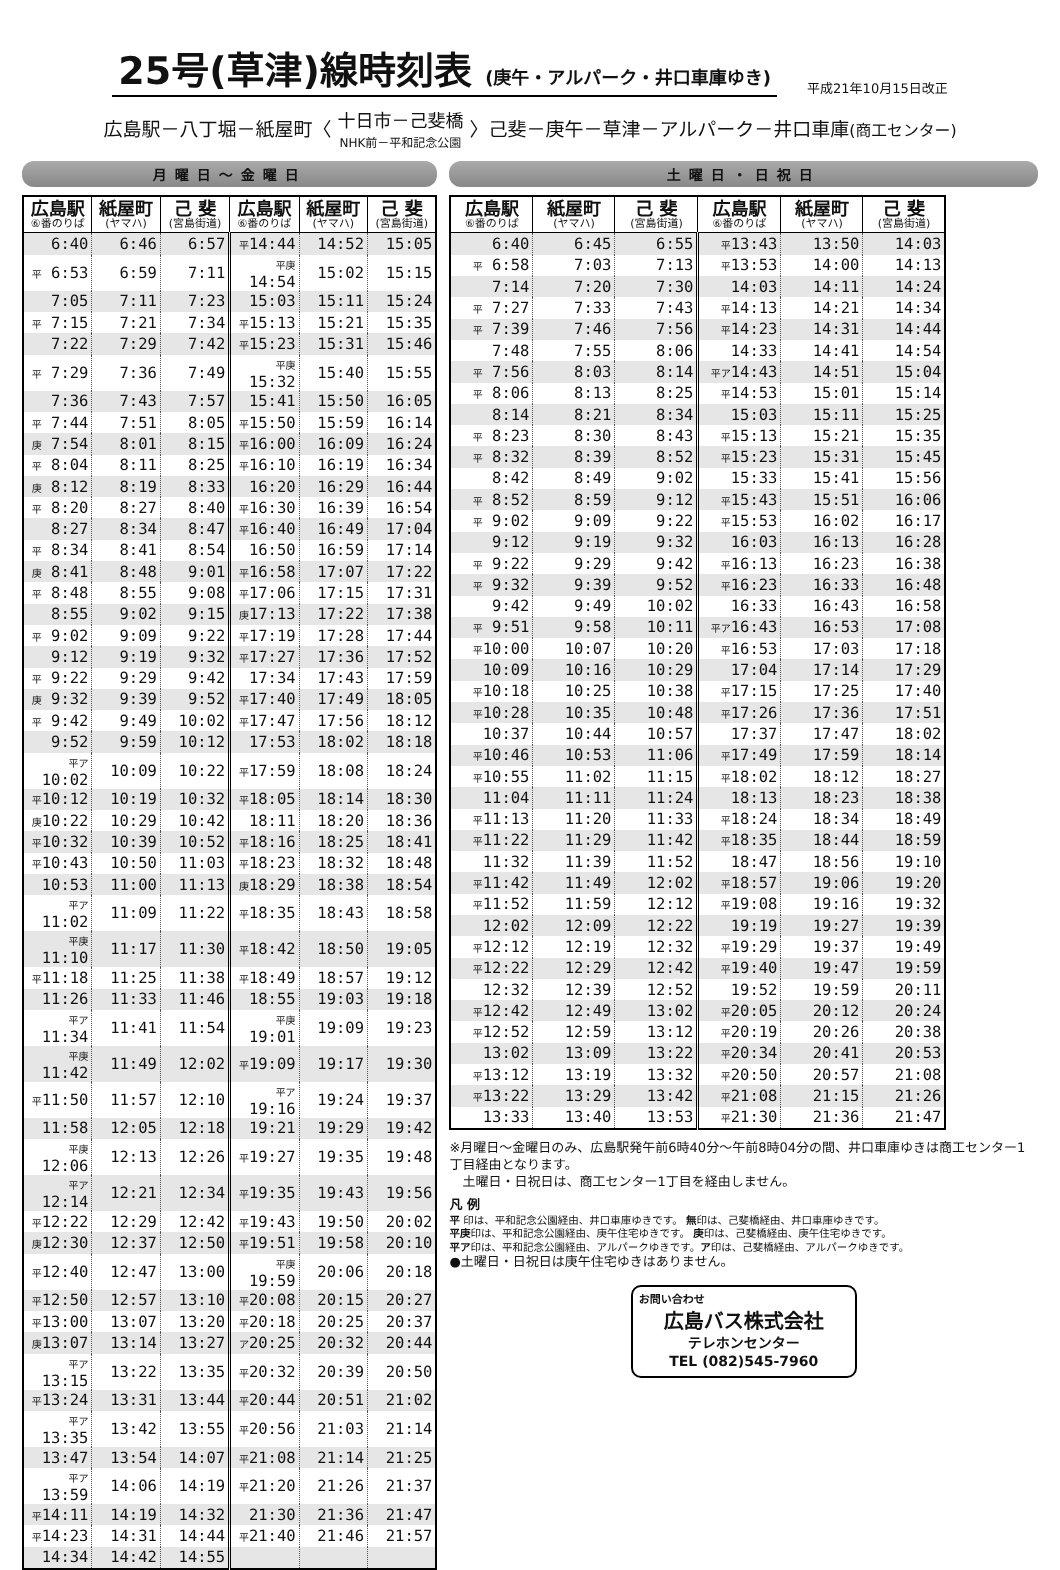25号(草津)線時刻表 (庚午・アルパーク・井口車庫ゆき)
平成21年10月15日改正
広島駅－八丁堀－紙屋町〈 十日市－己斐橋
NHK前－平和記念公園 〉己斐－庚午－草津－アルパーク－井口車庫(商工センター)
月曜日～金曜日
| 広島駅 ⑥番のりば | 紙屋町 (ヤマハ) | 己 斐 (宮島街道) | 広島駅 ⑥番のりば | 紙屋町 (ヤマハ) | 己 斐 (宮島街道) |
| --- | --- | --- | --- | --- | --- |
| 6:40 | 6:46 | 6:57 | 平 14:44 | 14:52 | 15:05 |
| 平 6:53 | 6:59 | 7:11 | 平庚 14:54 | 15:02 | 15:15 |
| 7:05 | 7:11 | 7:23 | 15:03 | 15:11 | 15:24 |
| 平 7:15 | 7:21 | 7:34 | 平 15:13 | 15:21 | 15:35 |
| 7:22 | 7:29 | 7:42 | 平 15:23 | 15:31 | 15:46 |
| 平 7:29 | 7:36 | 7:49 | 平庚 15:32 | 15:40 | 15:55 |
| 7:36 | 7:43 | 7:57 | 15:41 | 15:50 | 16:05 |
| 平 7:44 | 7:51 | 8:05 | 平 15:50 | 15:59 | 16:14 |
| 庚 7:54 | 8:01 | 8:15 | 平 16:00 | 16:09 | 16:24 |
| 平 8:04 | 8:11 | 8:25 | 平 16:10 | 16:19 | 16:34 |
| 庚 8:12 | 8:19 | 8:33 | 16:20 | 16:29 | 16:44 |
| 平 8:20 | 8:27 | 8:40 | 平 16:30 | 16:39 | 16:54 |
| 8:27 | 8:34 | 8:47 | 平 16:40 | 16:49 | 17:04 |
| 平 8:34 | 8:41 | 8:54 | 16:50 | 16:59 | 17:14 |
| 庚 8:41 | 8:48 | 9:01 | 平 16:58 | 17:07 | 17:22 |
| 平 8:48 | 8:55 | 9:08 | 平 17:06 | 17:15 | 17:31 |
| 8:55 | 9:02 | 9:15 | 庚 17:13 | 17:22 | 17:38 |
| 平 9:02 | 9:09 | 9:22 | 平 17:19 | 17:28 | 17:44 |
| 9:12 | 9:19 | 9:32 | 平 17:27 | 17:36 | 17:52 |
| 平 9:22 | 9:29 | 9:42 | 17:34 | 17:43 | 17:59 |
| 庚 9:32 | 9:39 | 9:52 | 平 17:40 | 17:49 | 18:05 |
| 平 9:42 | 9:49 | 10:02 | 平 17:47 | 17:56 | 18:12 |
| 9:52 | 9:59 | 10:12 | 17:53 | 18:02 | 18:18 |
| 平ア 10:02 | 10:09 | 10:22 | 平 17:59 | 18:08 | 18:24 |
| 平 10:12 | 10:19 | 10:32 | 平 18:05 | 18:14 | 18:30 |
| 庚 10:22 | 10:29 | 10:42 | 18:11 | 18:20 | 18:36 |
| 平 10:32 | 10:39 | 10:52 | 平 18:16 | 18:25 | 18:41 |
| 平 10:43 | 10:50 | 11:03 | 平 18:23 | 18:32 | 18:48 |
| 10:53 | 11:00 | 11:13 | 庚 18:29 | 18:38 | 18:54 |
| 平ア 11:02 | 11:09 | 11:22 | 平 18:35 | 18:43 | 18:58 |
| 平庚 11:10 | 11:17 | 11:30 | 平 18:42 | 18:50 | 19:05 |
| 平 11:18 | 11:25 | 11:38 | 平 18:49 | 18:57 | 19:12 |
| 11:26 | 11:33 | 11:46 | 18:55 | 19:03 | 19:18 |
| 平ア 11:34 | 11:41 | 11:54 | 平庚 19:01 | 19:09 | 19:23 |
| 平庚 11:42 | 11:49 | 12:02 | 平 19:09 | 19:17 | 19:30 |
| 平 11:50 | 11:57 | 12:10 | 平ア 19:16 | 19:24 | 19:37 |
| 11:58 | 12:05 | 12:18 | 19:21 | 19:29 | 19:42 |
| 平庚 12:06 | 12:13 | 12:26 | 平 19:27 | 19:35 | 19:48 |
| 平ア 12:14 | 12:21 | 12:34 | 平 19:35 | 19:43 | 19:56 |
| 平 12:22 | 12:29 | 12:42 | 平 19:43 | 19:50 | 20:02 |
| 庚 12:30 | 12:37 | 12:50 | 平 19:51 | 19:58 | 20:10 |
| 平 12:40 | 12:47 | 13:00 | 平庚 19:59 | 20:06 | 20:18 |
| 平 12:50 | 12:57 | 13:10 | 平 20:08 | 20:15 | 20:27 |
| 平 13:00 | 13:07 | 13:20 | 平 20:18 | 20:25 | 20:37 |
| 庚 13:07 | 13:14 | 13:27 | ア 20:25 | 20:32 | 20:44 |
| 平ア 13:15 | 13:22 | 13:35 | 平 20:32 | 20:39 | 20:50 |
| 平 13:24 | 13:31 | 13:44 | 平 20:44 | 20:51 | 21:02 |
| 平ア 13:35 | 13:42 | 13:55 | 平 20:56 | 21:03 | 21:14 |
| 13:47 | 13:54 | 14:07 | 平 21:08 | 21:14 | 21:25 |
| 平ア 13:59 | 14:06 | 14:19 | 平 21:20 | 21:26 | 21:37 |
| 平 14:11 | 14:19 | 14:32 | 21:30 | 21:36 | 21:47 |
| 平 14:23 | 14:31 | 14:44 | 平 21:40 | 21:46 | 21:57 |
| 14:34 | 14:42 | 14:55 | | | |
土曜日・日祝日
| 広島駅 ⑥番のりば | 紙屋町 (ヤマハ) | 己 斐 (宮島街道) | 広島駅 ⑥番のりば | 紙屋町 (ヤマハ) | 己 斐 (宮島街道) |
| --- | --- | --- | --- | --- | --- |
| 6:40 | 6:45 | 6:55 | 平 13:43 | 13:50 | 14:03 |
| 平 6:58 | 7:03 | 7:13 | 平 13:53 | 14:00 | 14:13 |
| 7:14 | 7:20 | 7:30 | 14:03 | 14:11 | 14:24 |
| 平 7:27 | 7:33 | 7:43 | 平 14:13 | 14:21 | 14:34 |
| 平 7:39 | 7:46 | 7:56 | 平 14:23 | 14:31 | 14:44 |
| 7:48 | 7:55 | 8:06 | 14:33 | 14:41 | 14:54 |
| 平 7:56 | 8:03 | 8:14 | 平ア 14:43 | 14:51 | 15:04 |
| 平 8:06 | 8:13 | 8:25 | 平 14:53 | 15:01 | 15:14 |
| 8:14 | 8:21 | 8:34 | 15:03 | 15:11 | 15:25 |
| 平 8:23 | 8:30 | 8:43 | 平 15:13 | 15:21 | 15:35 |
| 平 8:32 | 8:39 | 8:52 | 平 15:23 | 15:31 | 15:45 |
| 8:42 | 8:49 | 9:02 | 15:33 | 15:41 | 15:56 |
| 平 8:52 | 8:59 | 9:12 | 平 15:43 | 15:51 | 16:06 |
| 平 9:02 | 9:09 | 9:22 | 平 15:53 | 16:02 | 16:17 |
| 9:12 | 9:19 | 9:32 | 16:03 | 16:13 | 16:28 |
| 平 9:22 | 9:29 | 9:42 | 平 16:13 | 16:23 | 16:38 |
| 平 9:32 | 9:39 | 9:52 | 平 16:23 | 16:33 | 16:48 |
| 9:42 | 9:49 | 10:02 | 16:33 | 16:43 | 16:58 |
| 平 9:51 | 9:58 | 10:11 | 平ア 16:43 | 16:53 | 17:08 |
| 平 10:00 | 10:07 | 10:20 | 平 16:53 | 17:03 | 17:18 |
| 10:09 | 10:16 | 10:29 | 17:04 | 17:14 | 17:29 |
| 平 10:18 | 10:25 | 10:38 | 平 17:15 | 17:25 | 17:40 |
| 平 10:28 | 10:35 | 10:48 | 平 17:26 | 17:36 | 17:51 |
| 10:37 | 10:44 | 10:57 | 17:37 | 17:47 | 18:02 |
| 平 10:46 | 10:53 | 11:06 | 平 17:49 | 17:59 | 18:14 |
| 平 10:55 | 11:02 | 11:15 | 平 18:02 | 18:12 | 18:27 |
| 11:04 | 11:11 | 11:24 | 18:13 | 18:23 | 18:38 |
| 平 11:13 | 11:20 | 11:33 | 平 18:24 | 18:34 | 18:49 |
| 平 11:22 | 11:29 | 11:42 | 平 18:35 | 18:44 | 18:59 |
| 11:32 | 11:39 | 11:52 | 18:47 | 18:56 | 19:10 |
| 平 11:42 | 11:49 | 12:02 | 平 18:57 | 19:06 | 19:20 |
| 平 11:52 | 11:59 | 12:12 | 平 19:08 | 19:16 | 19:32 |
| 12:02 | 12:09 | 12:22 | 19:19 | 19:27 | 19:39 |
| 平 12:12 | 12:19 | 12:32 | 平 19:29 | 19:37 | 19:49 |
| 平 12:22 | 12:29 | 12:42 | 平 19:40 | 19:47 | 19:59 |
| 12:32 | 12:39 | 12:52 | 19:52 | 19:59 | 20:11 |
| 平 12:42 | 12:49 | 13:02 | 平 20:05 | 20:12 | 20:24 |
| 平 12:52 | 12:59 | 13:12 | 平 20:19 | 20:26 | 20:38 |
| 13:02 | 13:09 | 13:22 | 平 20:34 | 20:41 | 20:53 |
| 平 13:12 | 13:19 | 13:32 | 平 20:50 | 20:57 | 21:08 |
| 平 13:22 | 13:29 | 13:42 | 平 21:08 | 21:15 | 21:26 |
| 13:33 | 13:40 | 13:53 | 平 21:30 | 21:36 | 21:47 |
※月曜日～金曜日のみ、広島駅発午前6時40分～午前8時04分の間、井口車庫ゆきは商工センター1丁目経由となります。
　土曜日・日祝日は、商工センター1丁目を経由しません。
凡 例
平 印は、平和記念公園経由、井口車庫ゆきです。 無印は、己斐橋経由、井口車庫ゆきです。
平庚印は、平和記念公園経由、庚午住宅ゆきです。 庚印は、己斐橋経由、庚午住宅ゆきです。
平ア印は、平和記念公園経由、アルパークゆきです。ア印は、己斐橋経由、アルパークゆきです。
●土曜日・日祝日は庚午住宅ゆきはありません。
お問い合わせ
広島バス株式会社
テレホンセンター
TEL (082)545-7960